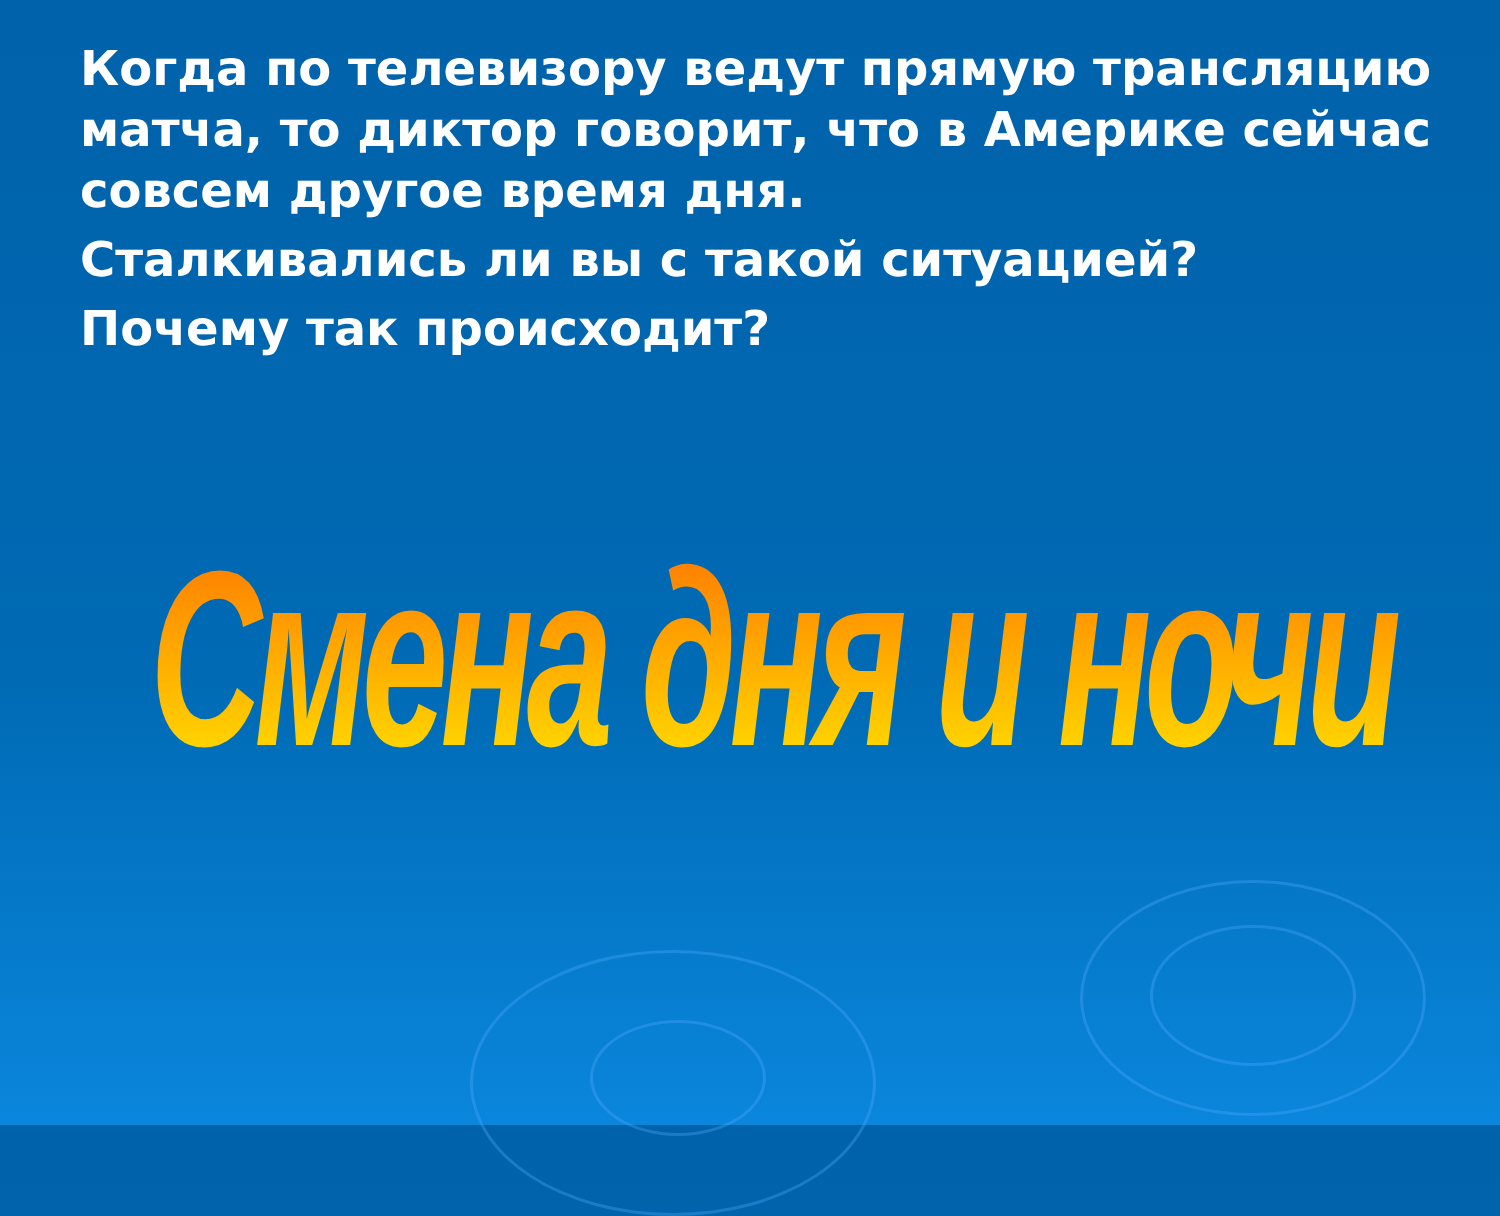Когда по телевизору ведут прямую трансляцию матча, то диктор говорит, что в Америке сейчас совсем другое время дня.
Сталкивались ли вы с такой ситуацией?
Почему так происходит?
Смена дня и ночи